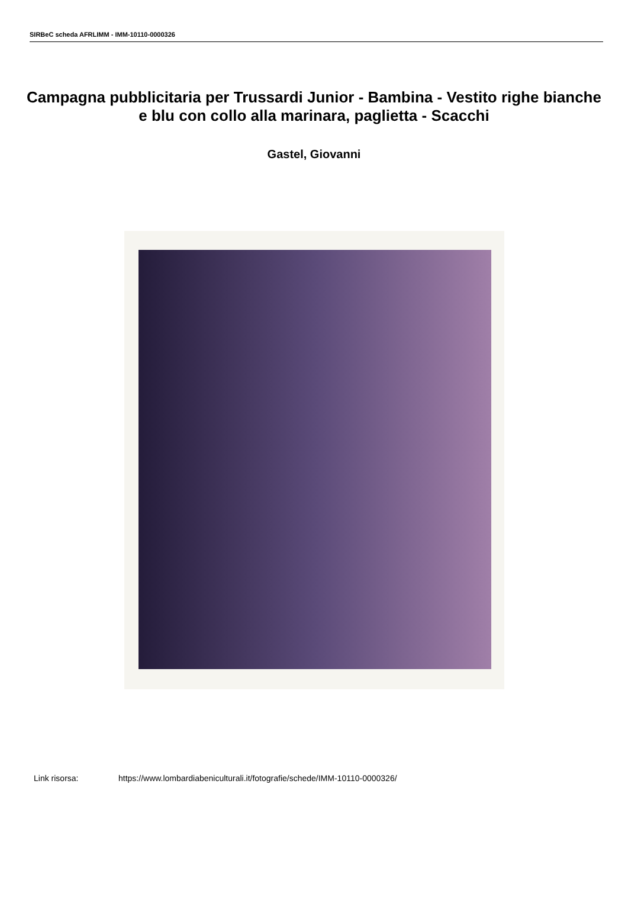SIRBeC scheda AFRLIMM - IMM-10110-0000326
Campagna pubblicitaria per Trussardi Junior - Bambina - Vestito righe bianche e blu con collo alla marinara, paglietta - Scacchi
Gastel, Giovanni
Link risorsa: https://www.lombardiabeniculturali.it/fotografie/schede/IMM-10110-0000326/